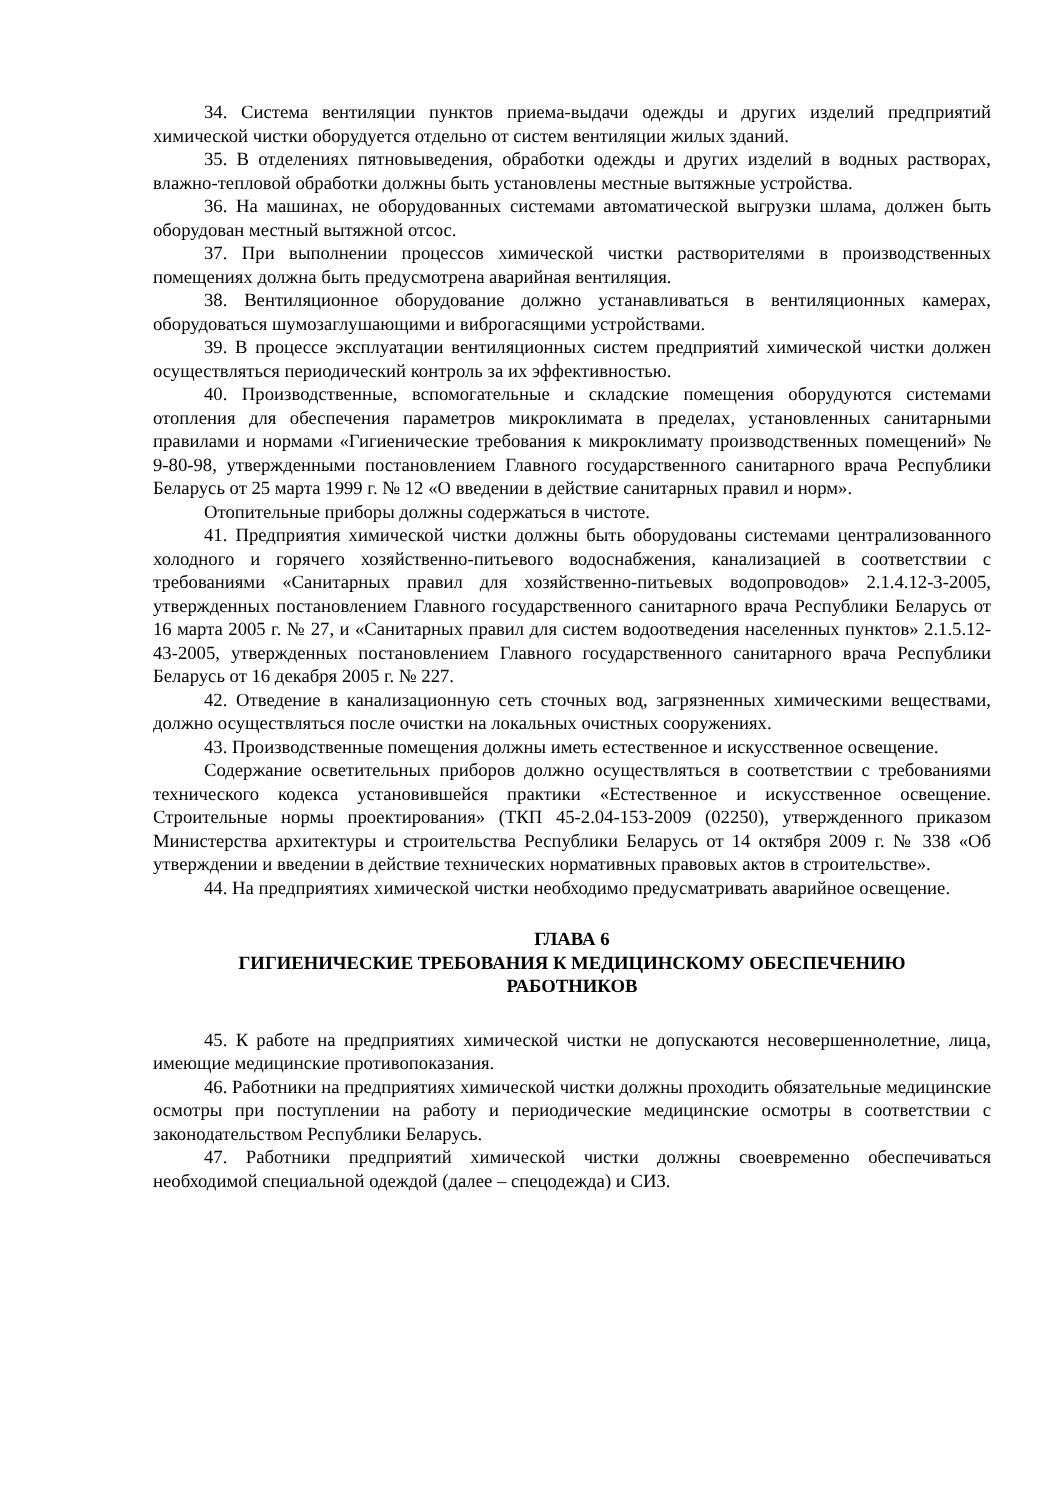34. Система вентиляции пунктов приема-выдачи одежды и других изделий предприятий химической чистки оборудуется отдельно от систем вентиляции жилых зданий.
35. В отделениях пятновыведения, обработки одежды и других изделий в водных растворах, влажно-тепловой обработки должны быть установлены местные вытяжные устройства.
36. На машинах, не оборудованных системами автоматической выгрузки шлама, должен быть оборудован местный вытяжной отсос.
37. При выполнении процессов химической чистки растворителями в производственных помещениях должна быть предусмотрена аварийная вентиляция.
38. Вентиляционное оборудование должно устанавливаться в вентиляционных камерах, оборудоваться шумозаглушающими и виброгасящими устройствами.
39. В процессе эксплуатации вентиляционных систем предприятий химической чистки должен осуществляться периодический контроль за их эффективностью.
40. Производственные, вспомогательные и складские помещения оборудуются системами отопления для обеспечения параметров микроклимата в пределах, установленных санитарными правилами и нормами «Гигиенические требования к микроклимату производственных помещений» № 9-80-98, утвержденными постановлением Главного государственного санитарного врача Республики Беларусь от 25 марта 1999 г. № 12 «О введении в действие санитарных правил и норм».
Отопительные приборы должны содержаться в чистоте.
41. Предприятия химической чистки должны быть оборудованы системами централизованного холодного и горячего хозяйственно-питьевого водоснабжения, канализацией в соответствии с требованиями «Санитарных правил для хозяйственно-питьевых водопроводов» 2.1.4.12-3-2005, утвержденных постановлением Главного государственного санитарного врача Республики Беларусь от 16 марта 2005 г. № 27, и «Санитарных правил для систем водоотведения населенных пунктов» 2.1.5.12-43-2005, утвержденных постановлением Главного государственного санитарного врача Республики Беларусь от 16 декабря 2005 г. № 227.
42. Отведение в канализационную сеть сточных вод, загрязненных химическими веществами, должно осуществляться после очистки на локальных очистных сооружениях.
43. Производственные помещения должны иметь естественное и искусственное освещение.
Содержание осветительных приборов должно осуществляться в соответствии с требованиями технического кодекса установившейся практики «Естественное и искусственное освещение. Строительные нормы проектирования» (ТКП 45-2.04-153-2009 (02250), утвержденного приказом Министерства архитектуры и строительства Республики Беларусь от 14 октября 2009 г. № 338 «Об утверждении и введении в действие технических нормативных правовых актов в строительстве».
44. На предприятиях химической чистки необходимо предусматривать аварийное освещение.
ГЛАВА 6
ГИГИЕНИЧЕСКИЕ ТРЕБОВАНИЯ К МЕДИЦИНСКОМУ ОБЕСПЕЧЕНИЮ
РАБОТНИКОВ
45. К работе на предприятиях химической чистки не допускаются несовершеннолетние, лица, имеющие медицинские противопоказания.
46. Работники на предприятиях химической чистки должны проходить обязательные медицинские осмотры при поступлении на работу и периодические медицинские осмотры в соответствии с законодательством Республики Беларусь.
47. Работники предприятий химической чистки должны своевременно обеспечиваться необходимой специальной одеждой (далее – спецодежда) и СИЗ.